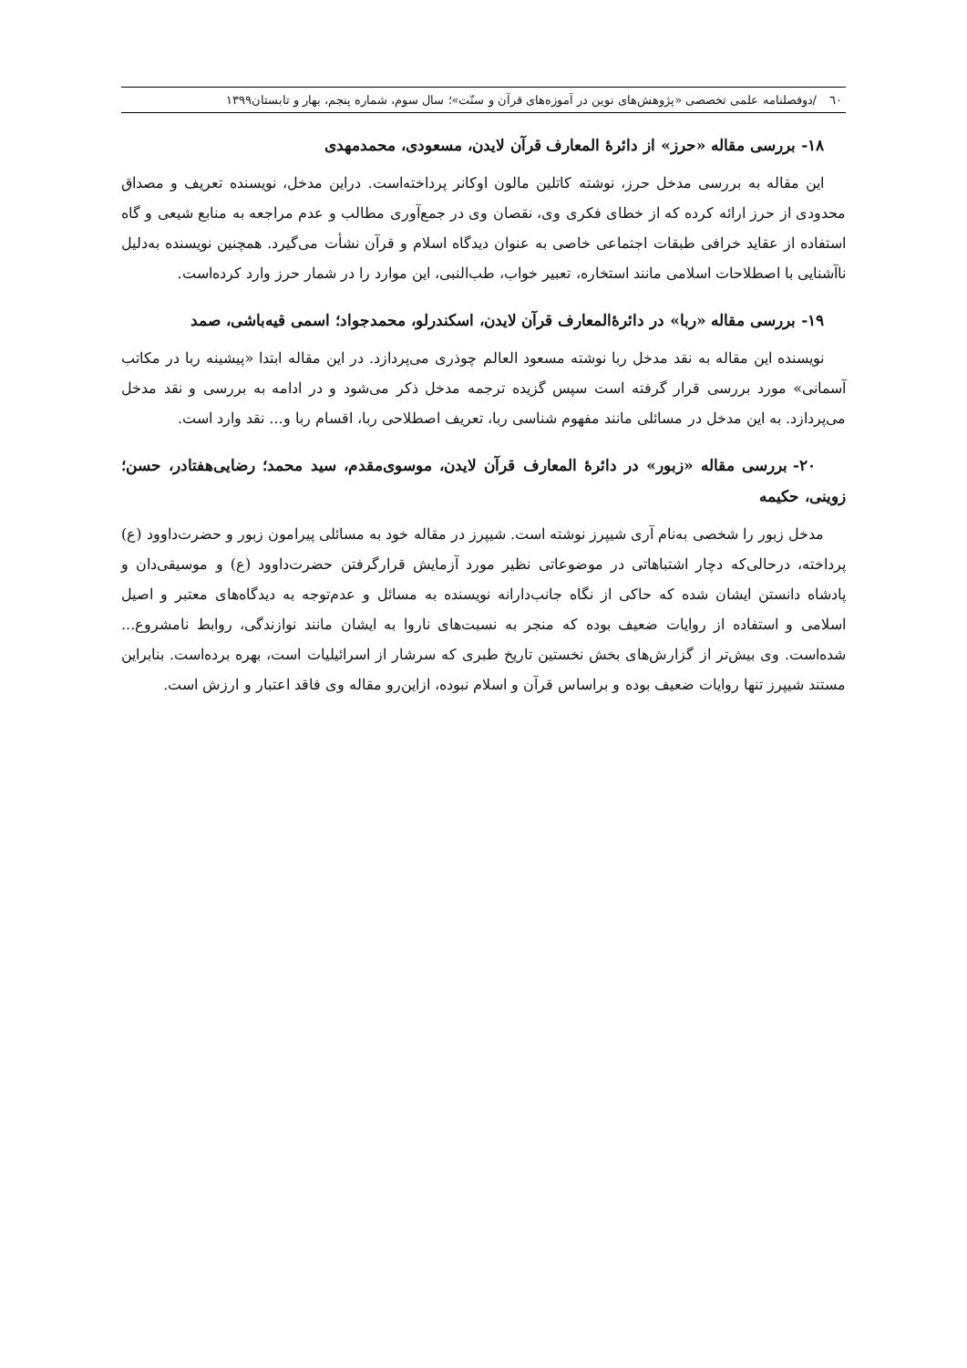٦٠ /دوفصلنامه علمی تخصصی «پژوهش‌های نوین در آموزه‌های قرآن و سنّت»؛ سال سوم، شماره پنجم، بهار و تابستان۱۳۹۹
۱۸- بررسی مقاله «حرز» از دائرۀ المعارف قرآن لایدن، مسعودی، محمدمهدی
این مقاله به بررسی مدخل حرز، نوشته کاتلین مالون اوکانر پرداخته‌است. دراین مدخل، نویسنده تعریف و مصداق محدودی از حرز ارائه کرده که از خطای فکری وی، نقصان وی در جمع‌آوری مطالب و عدم مراجعه به منابع شیعی و گاه استفاده از عقاید خرافی طبقات اجتماعی خاصی به عنوان دیدگاه اسلام و قرآن نشأت می‌گیرد. همچنین نویسنده به‌دلیل ناآشنایی با اصطلاحات اسلامی مانند استخاره، تعبیر خواب، طب‌النبی، این موارد را در شمار حرز وارد کرده‌است.
۱۹- بررسی مقاله «ربا» در دائرۀالمعارف قرآن لایدن، اسکندرلو، محمدجواد؛ اسمی قیه‌باشی، صمد
نویسنده این مقاله به نقد مدخل ربا نوشته مسعود العالم چوذری می‌پردازد. در این مقاله ابتدا «پیشینه ربا در مکاتب آسمانی» مورد بررسی قرار گرفته است سپس گزیده ترجمه مدخل ذکر می‌شود و در ادامه به بررسی و نقد مدخل می‌پردازد. به این مدخل در مسائلی مانند مفهوم شناسی ربا، تعریف اصطلاحی ربا، اقسام ربا و... نقد وارد است.
۲۰- بررسی مقاله «زبور» در دائرۀ المعارف قرآن لایدن، موسوی‌مقدم، سید محمد؛ رضایی‌هفتادر، حسن؛ زوینی، حکیمه
مدخل زبور را شخصی به‌نام آری شیپرز نوشته است. شیپرز در مقاله خود به مسائلی پیرامون زبور و حضرت‌داوود (ع) پرداخته، درحالی‌که دچار اشتباهاتی در موضوعاتی نظیر مورد آزمایش قرارگرفتن حضرت‌داوود (ع) و موسیقی‌دان و پادشاه دانستن ایشان شده که حاکی از نگاه جانب‌دارانه نویسنده به مسائل و عدم‌توجه به دیدگاه‌های معتبر و اصیل اسلامی و استفاده از روایات ضعیف بوده که منجر به نسبت‌های ناروا به ایشان مانند نوازندگی، روابط نامشروع... شده‌است. وی بیش‌تر از گزارش‌های بخش نخستین تاریخ طبری که سرشار از اسرائیلیات است، بهره برده‌است. بنابراین مستند شیپرز تنها روایات ضعیف بوده و براساس قرآن و اسلام نبوده، ازاین‌رو مقاله وی فاقد اعتبار و ارزش است.